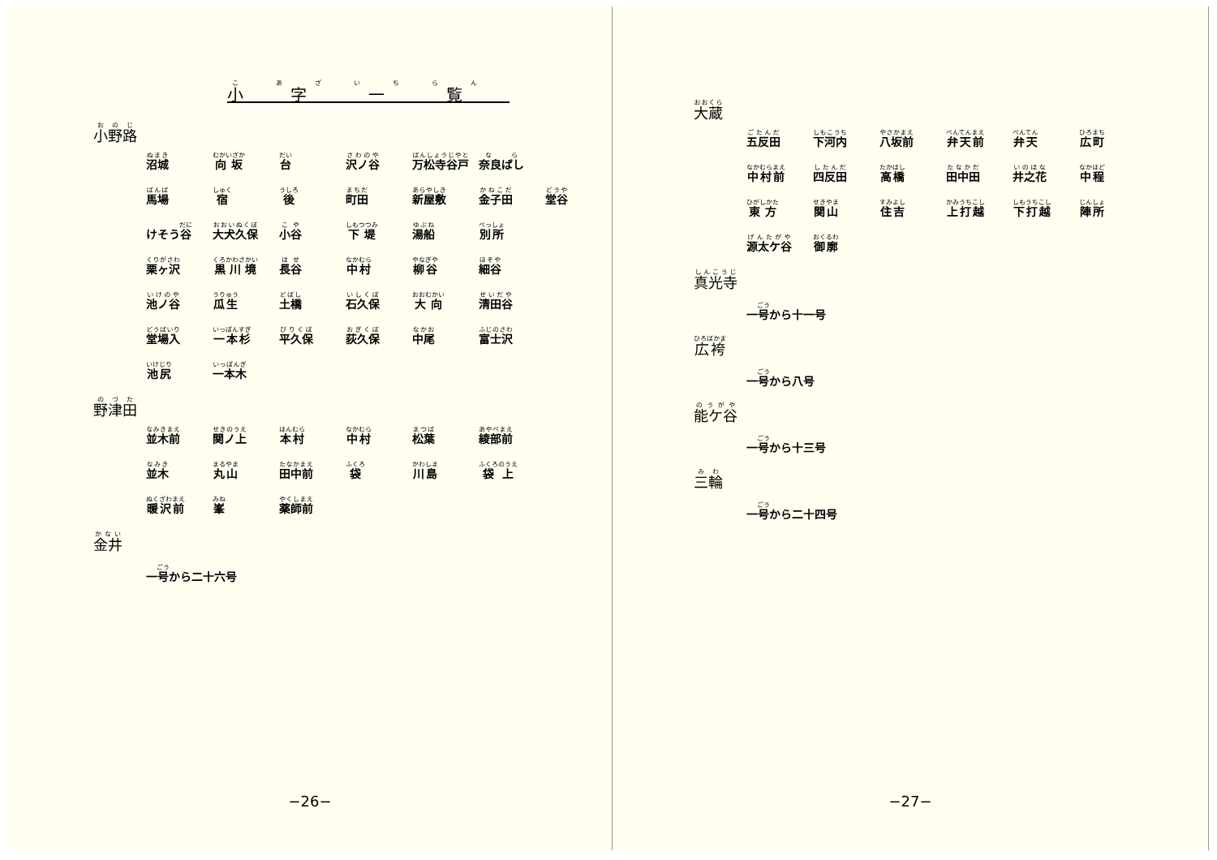小字一覧
小野路
沼城 向坂 台 沢ノ谷 万松寺谷戸 奈良ばし
馬場 宿 後 町田 新屋敷 金子田 堂谷
けそう谷 大犬久保 小谷 下堤 湯船 別所
栗ヶ沢 黒川境 長谷 中村 柳谷 細谷
池ノ谷 瓜生 土橋 石久保 大向 清田谷
堂場入 一本杉 平久保 荻久保 中尾 富士沢
池尻 一本木
野津田
並木前 関ノ上 本村 中村 松葉 綾部前
並木 丸山 田中前 袋 川島 袋上
暖沢前 峯 薬師前
金井
一号から二十六号
−26−
大蔵
五反田 下河内 八坂前 弁天前 弁天 広町
中村前 四反田 高橋 田中田 井之花 中程
東方 関山 住吉 上打越 下打越 陣所
源太ケ谷 御廓
真光寺
一号から十一号
広袴
一号から八号
能ケ谷
一号から十三号
三輪
一号から二十四号
−27−